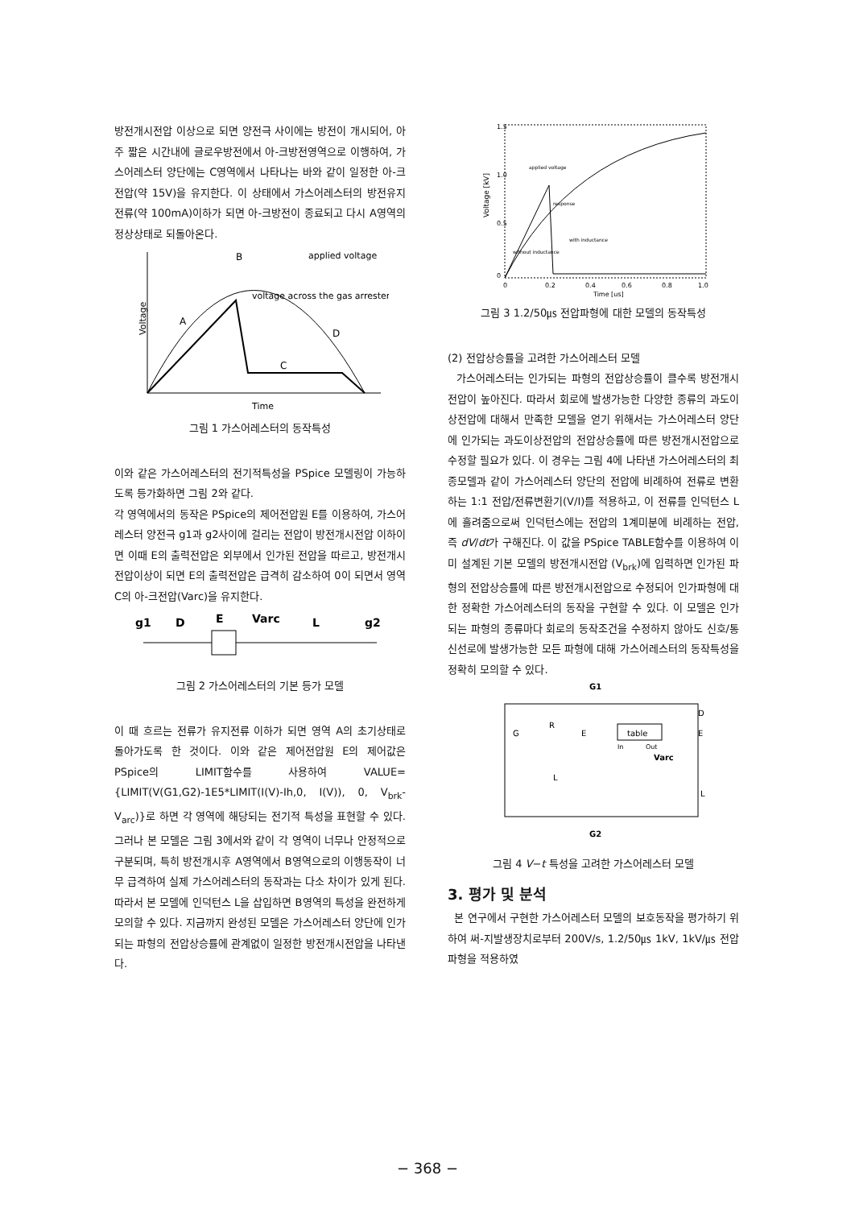방전개시전압 이상으로 되면 양전극 사이에는 방전이 개시되어, 아주 짧은 시간내에 글로우방전에서 아-크방전영역으로 이행하여, 가스어레스터 양단에는 C영역에서 나타나는 바와 같이 일정한 아-크전압(약 15V)을 유지한다. 이 상태에서 가스어레스터의 방전유지전류(약 100mA)이하가 되면 아-크방전이 종료되고 다시 A영역의 정상상태로 되돌아온다.
Voltage
B
A
D
C
applied voltage
voltage across the gas arrester
Time
그림 1 가스어레스터의 동작특성
이와 같은 가스어레스터의 전기적특성을 PSpice 모델링이 가능하도록 등가화하면 그림 2와 같다.
각 영역에서의 동작은 PSpice의 제어전압원 E를 이용하여, 가스어레스터 양전극 g1과 g2사이에 걸리는 전압이 방전개시전압 이하이면 이때 E의 출력전압은 외부에서 인가된 전압을 따르고, 방전개시전압이상이 되면 E의 출력전압은 급격히 감소하여 0이 되면서 영역 C의 아-크전압(Varc)을 유지한다.
g1
D
E
Varc
L
g2
그림 2 가스어레스터의 기본 등가 모델
이 때 흐르는 전류가 유지전류 이하가 되면 영역 A의 초기상태로 돌아가도록 한 것이다. 이와 같은 제어전압원 E의 제어값은 PSpice의 LIMIT함수를 사용하여 VALUE={LIMIT(V(G1,G2)-1E5*LIMIT(I(V)-Ih,0, I(V)), 0, V<sub>brk</sub>-V<sub>arc</sub>)}로 하면 각 영역에 해당되는 전기적 특성을 표현할 수 있다. 그러나 본 모델은 그림 3에서와 같이 각 영역이 너무나 안정적으로 구분되며, 특히 방전개시후 A영역에서 B영역으로의 이행동작이 너무 급격하여 실제 가스어레스터의 동작과는 다소 차이가 있게 된다. 따라서 본 모델에 인덕턴스 L을 삽입하면 B영역의 특성을 완전하게 모의할 수 있다. 지금까지 완성된 모델은 가스어레스터 양단에 인가되는 파형의 전압상승률에 관계없이 일정한 방전개시전압을 나타낸다.
1.5
1.0
0.5
0
Voltage [kV]
applied voltage
response
without inductance
with inductance
0
0.2
0.4
0.6
0.8
1.0
Time [us]
그림 3 1.2/50㎲ 전압파형에 대한 모델의 동작특성
(2) 전압상승률을 고려한 가스어레스터 모델
가스어레스터는 인가되는 파형의 전압상승률이 클수록 방전개시전압이 높아진다. 따라서 회로에 발생가능한 다양한 종류의 과도이상전압에 대해서 만족한 모델을 얻기 위해서는 가스어레스터 양단에 인가되는 과도이상전압의 전압상승률에 따른 방전개시전압으로 수정할 필요가 있다. 이 경우는 그림 4에 나타낸 가스어레스터의 최종모델과 같이 가스어레스터 양단의 전압에 비례하여 전류로 변환하는 1:1 전압/전류변환기(V/I)를 적용하고, 이 전류를 인덕턴스 L에 흘려줌으로써 인덕턴스에는 전압의 1계미분에 비례하는 전압, 즉 dV/dt가 구해진다. 이 값을 PSpice TABLE함수를 이용하여 이미 설계된 기본 모델의 방전개시전압 (V<sub>brk</sub>)에 입력하면 인가된 파형의 전압상승률에 따른 방전개시전압으로 수정되어 인가파형에 대한 정확한 가스어레스터의 동작을 구현할 수 있다. 이 모델은 인가되는 파형의 종류마다 회로의 동작조건을 수정하지 않아도 신호/통신선로에 발생가능한 모든 파형에 대해 가스어레스터의 동작특성을 정확히 모의할 수 있다.
G1
G
R
E
table
In
Out
D
E
Varc
L
L
G2
그림 4 V−t 특성을 고려한 가스어레스터 모델
3. 평가 및 분석
본 연구에서 구현한 가스어레스터 모델의 보호동작을 평가하기 위하여 써-지발생장치로부터 200V/s, 1.2/50㎲ 1kV, 1kV/㎲ 전압파형을 적용하였
− 368 −